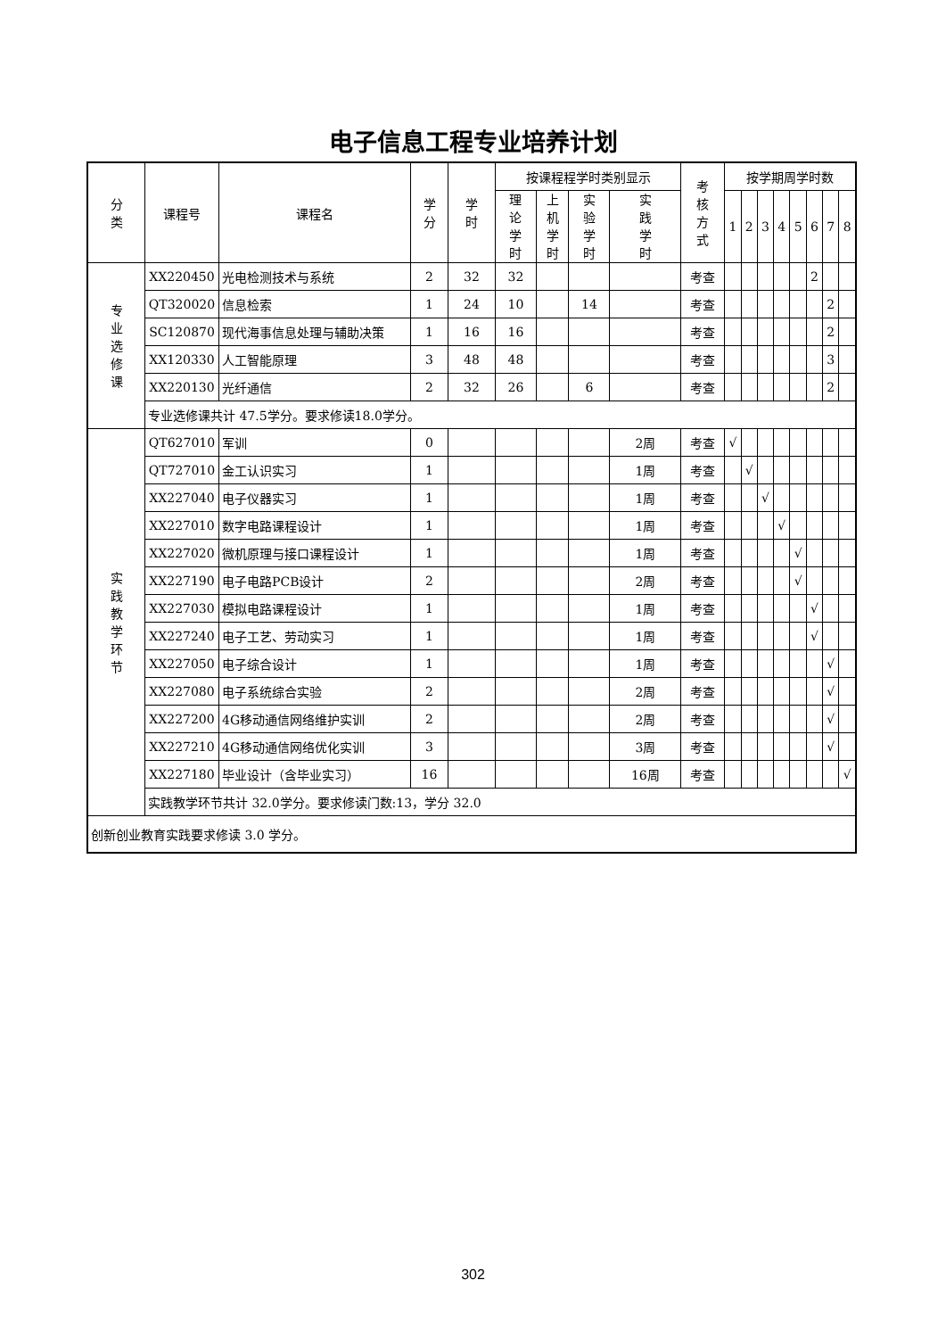电子信息工程专业培养计划
| 分 类 | 课程号 | 课程名 | 学 分 | 学 时 | 按课程程学时类别显示 | | | | 考 核 方 式 | 按学期周学时数 | | | | | | | |
| --- | --- | --- | --- | --- | --- | --- | --- | --- | --- | --- | --- | --- | --- | --- | --- | --- | --- |
| | | | | | 理 论 学 时 | 上 机 学 时 | 实 验 学 时 | 实 践 学 时 | | 1 | 2 | 3 | 4 | 5 | 6 | 7 | 8 |
| 专 业 选 修 课 | XX220450 | 光电检测技术与系统 | 2 | 32 | 32 | | | | 考查 | | | | | | 2 | | |
| | QT320020 | 信息检索 | 1 | 24 | 10 | | 14 | | 考查 | | | | | | | 2 | |
| | SC120870 | 现代海事信息处理与辅助决策 | 1 | 16 | 16 | | | | 考查 | | | | | | | 2 | |
| | XX120330 | 人工智能原理 | 3 | 48 | 48 | | | | 考查 | | | | | | | 3 | |
| | XX220130 | 光纤通信 | 2 | 32 | 26 | | 6 | | 考查 | | | | | | | 2 | |
| | 专业选修课共计 47.5学分。要求修读18.0学分。 | | | | | | | | | | | | | | | | |
| 实 践 教 学 环 节 | QT627010 | 军训 | 0 | | | | | 2周 | 考查 | √ | | | | | | | |
| | QT727010 | 金工认识实习 | 1 | | | | | 1周 | 考查 | | √ | | | | | | |
| | XX227040 | 电子仪器实习 | 1 | | | | | 1周 | 考查 | | | √ | | | | | |
| | XX227010 | 数字电路课程设计 | 1 | | | | | 1周 | 考查 | | | | √ | | | | |
| | XX227020 | 微机原理与接口课程设计 | 1 | | | | | 1周 | 考查 | | | | | √ | | | |
| | XX227190 | 电子电路PCB设计 | 2 | | | | | 2周 | 考查 | | | | | √ | | | |
| | XX227030 | 模拟电路课程设计 | 1 | | | | | 1周 | 考查 | | | | | | √ | | |
| | XX227240 | 电子工艺、劳动实习 | 1 | | | | | 1周 | 考查 | | | | | | √ | | |
| | XX227050 | 电子综合设计 | 1 | | | | | 1周 | 考查 | | | | | | | √ | |
| | XX227080 | 电子系统综合实验 | 2 | | | | | 2周 | 考查 | | | | | | | √ | |
| | XX227200 | 4G移动通信网络维护实训 | 2 | | | | | 2周 | 考查 | | | | | | | √ | |
| | XX227210 | 4G移动通信网络优化实训 | 3 | | | | | 3周 | 考查 | | | | | | | √ | |
| | XX227180 | 毕业设计（含毕业实习） | 16 | | | | | 16周 | 考查 | | | | | | | | √ |
| | 实践教学环节共计 32.0学分。要求修读门数:13，学分 32.0 | | | | | | | | | | | | | | | | |
| 创新创业教育实践要求修读 3.0 学分。 | | | | | | | | | | | | | | | | | |
302